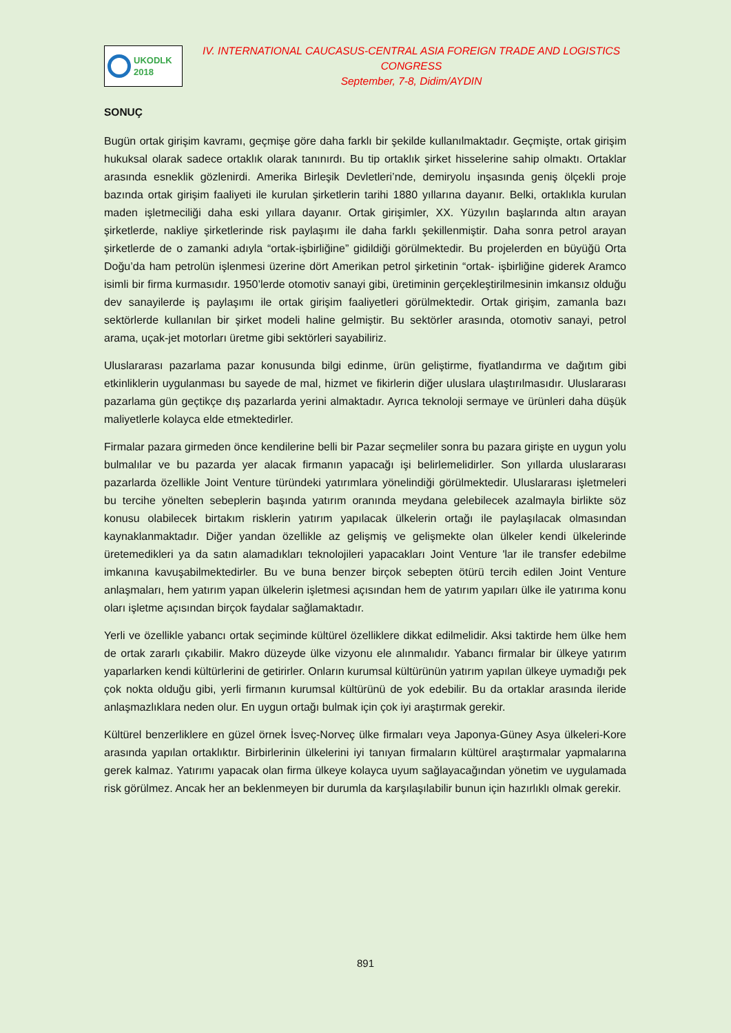UKODLK
2018
IV. INTERNATIONAL CAUCASUS-CENTRAL ASIA FOREIGN TRADE AND LOGISTICS CONGRESS
September, 7-8, Didim/AYDIN
SONUÇ
Bugün ortak girişim kavramı, geçmişe göre daha farklı bir şekilde kullanılmaktadır. Geçmişte, ortak girişim hukuksal olarak sadece ortaklık olarak tanınırdı. Bu tip ortaklık şirket hisselerine sahip olmaktı. Ortaklar arasında esneklik gözlenirdi. Amerika Birleşik Devletleri’nde, demiryolu inşasında geniş ölçekli proje bazında ortak girişim faaliyeti ile kurulan şirketlerin tarihi 1880 yıllarına dayanır. Belki, ortaklıkla kurulan maden işletmeciliği daha eski yıllara dayanır. Ortak girişimler, XX. Yüzyılın başlarında altın arayan şirketlerde, nakliye şirketlerinde risk paylaşımı ile daha farklı şekillenmiştir. Daha sonra petrol arayan şirketlerde de o zamanki adıyla “ortak-işbirliğine” gidildiği görülmektedir. Bu projelerden en büyüğü Orta Doğu’da ham petrolün işlenmesi üzerine dört Amerikan petrol şirketinin “ortak- işbirliğine giderek Aramco isimli bir firma kurmasıdır. 1950’lerde otomotiv sanayi gibi, üretiminin gerçekleştirilmesinin imkansız olduğu dev sanayilerde iş paylaşımı ile ortak girişim faaliyetleri görülmektedir. Ortak girişim, zamanla bazı sektörlerde kullanılan bir şirket modeli haline gelmiştir. Bu sektörler arasında, otomotiv sanayi, petrol arama, uçak-jet motorları üretme gibi sektörleri sayabiliriz.
Uluslararası pazarlama pazar konusunda bilgi edinme, ürün geliştirme, fiyatlandırma ve dağıtım gibi etkinliklerin uygulanması bu sayede de mal, hizmet ve fikirlerin diğer uluslara ulaştırılmasıdır. Uluslararası pazarlama gün geçtikçe dış pazarlarda yerini almaktadır. Ayrıca teknoloji sermaye ve ürünleri daha düşük maliyetlerle kolayca elde etmektedirler.
Firmalar pazara girmeden önce kendilerine belli bir Pazar seçmeliler sonra bu pazara girişte en uygun yolu bulmalılar ve bu pazarda yer alacak firmanın yapacağı işi belirlemelidirler. Son yıllarda uluslararası pazarlarda özellikle Joint Venture türündeki yatırımlara yönelindiği görülmektedir. Uluslararası işletmeleri bu tercihe yönelten sebeplerin başında yatırım oranında meydana gelebilecek azalmayla birlikte söz konusu olabilecek birtakım risklerin yatırım yapılacak ülkelerin ortağı ile paylaşılacak olmasından kaynaklanmaktadır. Diğer yandan özellikle az gelişmiş ve gelişmekte olan ülkeler kendi ülkelerinde üretemedikleri ya da satın alamadıkları teknolojileri yapacakları Joint Venture 'lar ile transfer edebilme imkanına kavuşabilmektedirler. Bu ve buna benzer birçok sebepten ötürü tercih edilen Joint Venture anlaşmaları, hem yatırım yapan ülkelerin işletmesi açısından hem de yatırım yapıları ülke ile yatırıma konu oları işletme açısından birçok faydalar sağlamaktadır.
Yerli ve özellikle yabancı ortak seçiminde kültürel özelliklere dikkat edilmelidir. Aksi taktirde hem ülke hem de ortak zararlı çıkabilir. Makro düzeyde ülke vizyonu ele alınmalıdır. Yabancı firmalar bir ülkeye yatırım yaparlarken kendi kültürlerini de getirirler. Onların kurumsal kültürünün yatırım yapılan ülkeye uymadığı pek çok nokta olduğu gibi, yerli firmanın kurumsal kültürünü de yok edebilir. Bu da ortaklar arasında ileride anlaşmazlıklara neden olur. En uygun ortağı bulmak için çok iyi araştırmak gerekir.
Kültürel benzerliklere en güzel örnek İsveç-Norveç ülke firmaları veya Japonya-Güney Asya ülkeleri-Kore arasında yapılan ortaklıktır. Birbirlerinin ülkelerini iyi tanıyan firmaların kültürel araştırmalar yapmalarına gerek kalmaz. Yatırımı yapacak olan firma ülkeye kolayca uyum sağlayacağından yönetim ve uygulamada risk görülmez. Ancak her an beklenmeyen bir durumla da karşılaşılabilir bunun için hazırlıklı olmak gerekir.
891